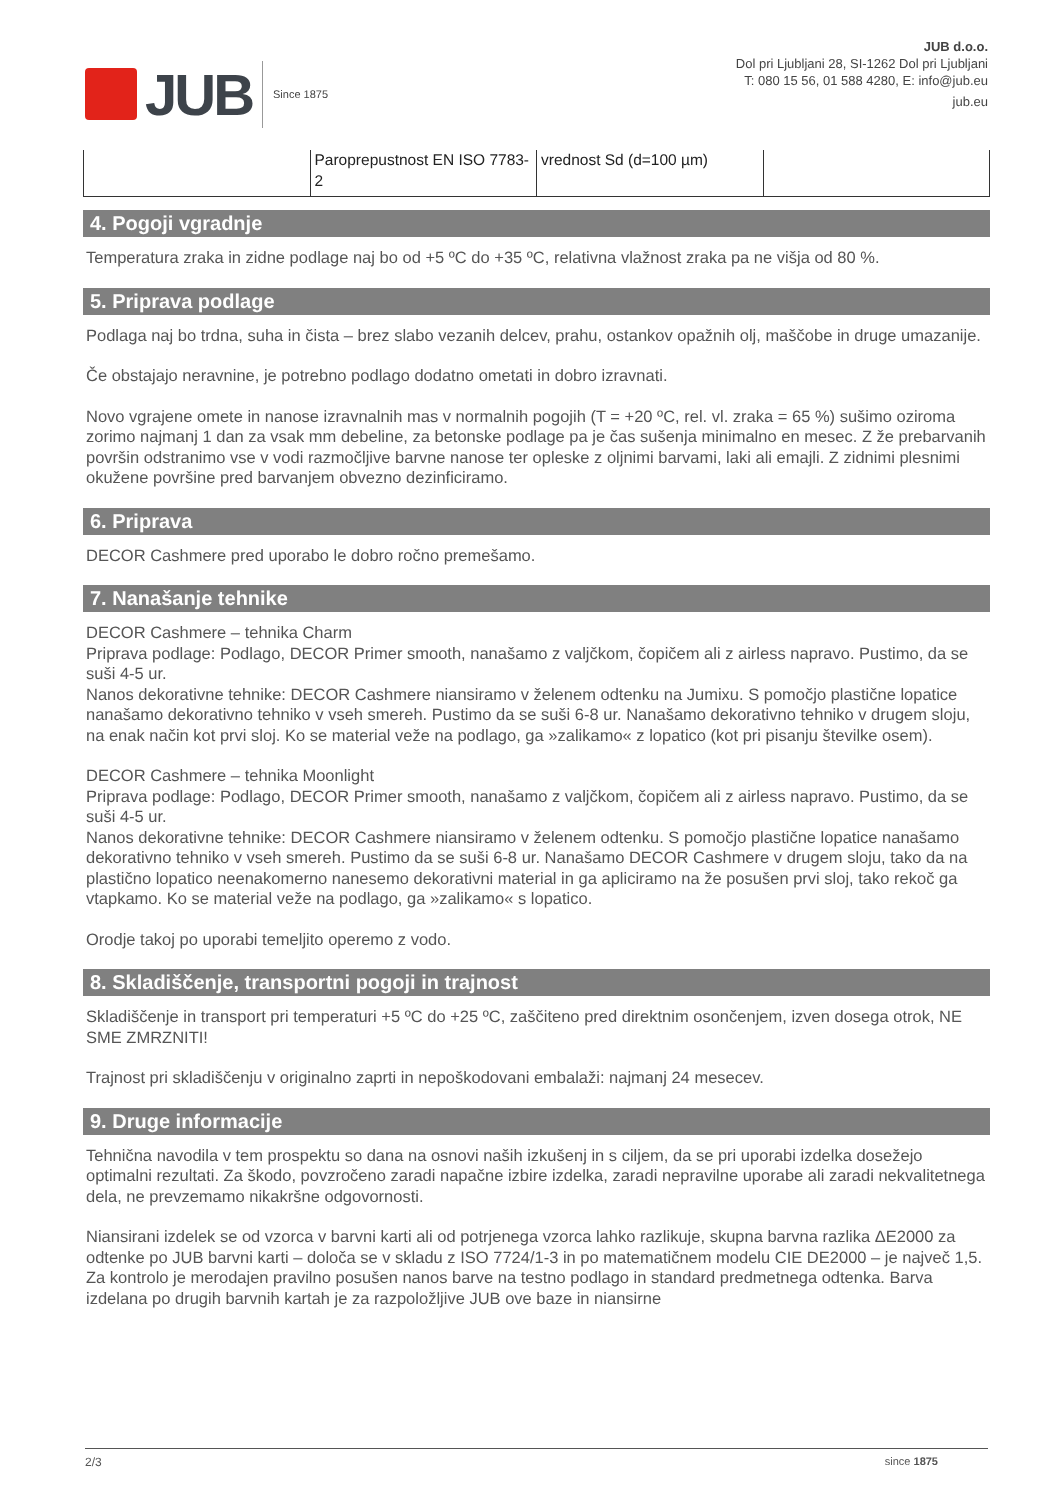JUB
Since 1875
JUB d.o.o.
Dol pri Ljubljani 28, SI-1262 Dol pri Ljubljani
T: 080 15 56, 01 588 4280, E: info@jub.eu
jub.eu
| | Paroprepustnost EN ISO 7783-2 | vrednost Sd (d=100 µm) | |
4. Pogoji vgradnje
Temperatura zraka in zidne podlage naj bo od +5 ºC do +35 ºC, relativna vlažnost zraka pa ne višja od 80 %.
5. Priprava podlage
Podlaga naj bo trdna, suha in čista – brez slabo vezanih delcev, prahu, ostankov opažnih olj, maščobe in druge umazanije.
Če obstajajo neravnine, je potrebno podlago dodatno ometati in dobro izravnati.
Novo vgrajene omete in nanose izravnalnih mas v normalnih pogojih (T = +20 ºC, rel. vl. zraka = 65 %) sušimo oziroma zorimo najmanj 1 dan za vsak mm debeline, za betonske podlage pa je čas sušenja minimalno en mesec. Z že prebarvanih površin odstranimo vse v vodi razmočljive barvne nanose ter opleske z oljnimi barvami, laki ali emajli. Z zidnimi plesnimi okužene površine pred barvanjem obvezno dezinficiramo.
6. Priprava
DECOR Cashmere pred uporabo le dobro ročno premešamo.
7. Nanašanje tehnike
DECOR Cashmere – tehnika Charm
Priprava podlage: Podlago, DECOR Primer smooth, nanašamo z valjčkom, čopičem ali z airless napravo. Pustimo, da se suši 4-5 ur.
Nanos dekorativne tehnike: DECOR Cashmere niansiramo v želenem odtenku na Jumixu. S pomočjo plastične lopatice nanašamo dekorativno tehniko v vseh smereh. Pustimo da se suši 6-8 ur. Nanašamo dekorativno tehniko v drugem sloju, na enak način kot prvi sloj. Ko se material veže na podlago, ga »zalikamo« z lopatico (kot pri pisanju številke osem).
DECOR Cashmere – tehnika Moonlight
Priprava podlage: Podlago, DECOR Primer smooth, nanašamo z valjčkom, čopičem ali z airless napravo. Pustimo, da se suši 4-5 ur.
Nanos dekorativne tehnike: DECOR Cashmere niansiramo v želenem odtenku. S pomočjo plastične lopatice nanašamo dekorativno tehniko v vseh smereh. Pustimo da se suši 6-8 ur. Nanašamo DECOR Cashmere v drugem sloju, tako da na plastično lopatico neenakomerno nanesemo dekorativni material in ga apliciramo na že posušen prvi sloj, tako rekoč ga vtapkamo. Ko se material veže na podlago, ga »zalikamo« s lopatico.
Orodje takoj po uporabi temeljito operemo z vodo.
8. Skladiščenje, transportni pogoji in trajnost
Skladiščenje in transport pri temperaturi +5 ºC do +25 ºC, zaščiteno pred direktnim osončenjem, izven dosega otrok, NE SME ZMRZNITI!
Trajnost pri skladiščenju v originalno zaprti in nepoškodovani embalaži: najmanj 24 mesecev.
9. Druge informacije
Tehnična navodila v tem prospektu so dana na osnovi naših izkušenj in s ciljem, da se pri uporabi izdelka dosežejo optimalni rezultati. Za škodo, povzročeno zaradi napačne izbire izdelka, zaradi nepravilne uporabe ali zaradi nekvalitetnega dela, ne prevzemamo nikakršne odgovornosti.
Niansirani izdelek se od vzorca v barvni karti ali od potrjenega vzorca lahko razlikuje, skupna barvna razlika ΔE2000 za odtenke po JUB barvni karti – določa se v skladu z ISO 7724/1-3 in po matematičnem modelu CIE DE2000 – je največ 1,5. Za kontrolo je merodajen pravilno posušen nanos barve na testno podlago in standard predmetnega odtenka. Barva izdelana po drugih barvnih kartah je za razpoložljive JUB ove baze in niansirne
2/3 since 1875